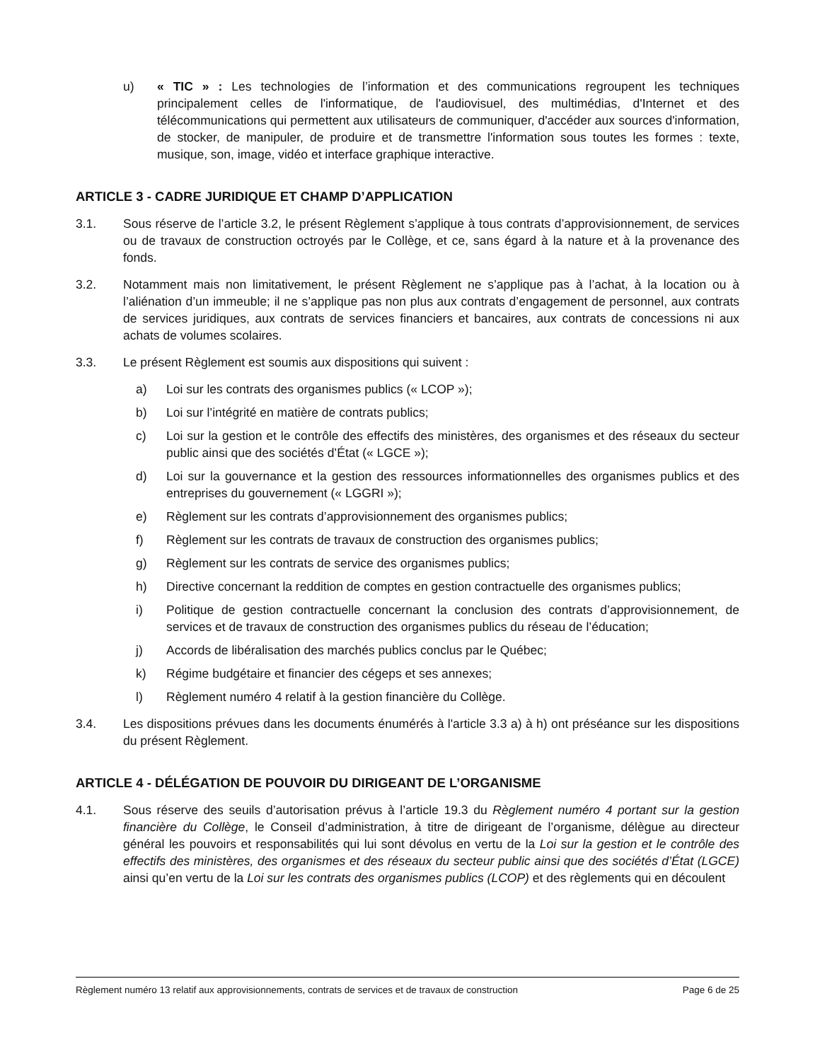u) « TIC » : Les technologies de l’information et des communications regroupent les techniques principalement celles de l'informatique, de l'audiovisuel, des multimédias, d'Internet et des télécommunications qui permettent aux utilisateurs de communiquer, d'accéder aux sources d'information, de stocker, de manipuler, de produire et de transmettre l'information sous toutes les formes : texte, musique, son, image, vidéo et interface graphique interactive.
ARTICLE 3 - CADRE JURIDIQUE ET CHAMP D’APPLICATION
3.1. Sous réserve de l’article 3.2, le présent Règlement s’applique à tous contrats d’approvisionnement, de services ou de travaux de construction octroyés par le Collège, et ce, sans égard à la nature et à la provenance des fonds.
3.2. Notamment mais non limitativement, le présent Règlement ne s’applique pas à l’achat, à la location ou à l’aliénation d’un immeuble; il ne s’applique pas non plus aux contrats d’engagement de personnel, aux contrats de services juridiques, aux contrats de services financiers et bancaires, aux contrats de concessions ni aux achats de volumes scolaires.
3.3. Le présent Règlement est soumis aux dispositions qui suivent :
a) Loi sur les contrats des organismes publics (« LCOP »);
b) Loi sur l’intégrité en matière de contrats publics;
c) Loi sur la gestion et le contrôle des effectifs des ministères, des organismes et des réseaux du secteur public ainsi que des sociétés d’État (« LGCE »);
d) Loi sur la gouvernance et la gestion des ressources informationnelles des organismes publics et des entreprises du gouvernement (« LGGRI »);
e) Règlement sur les contrats d’approvisionnement des organismes publics;
f) Règlement sur les contrats de travaux de construction des organismes publics;
g) Règlement sur les contrats de service des organismes publics;
h) Directive concernant la reddition de comptes en gestion contractuelle des organismes publics;
i) Politique de gestion contractuelle concernant la conclusion des contrats d’approvisionnement, de services et de travaux de construction des organismes publics du réseau de l’éducation;
j) Accords de libéralisation des marchés publics conclus par le Québec;
k) Régime budgétaire et financier des cégeps et ses annexes;
l) Règlement numéro 4 relatif à la gestion financière du Collège.
3.4. Les dispositions prévues dans les documents énumérés à l'article 3.3 a) à h) ont préséance sur les dispositions du présent Règlement.
ARTICLE 4 - DÉLÉGATION DE POUVOIR DU DIRIGEANT DE L’ORGANISME
4.1. Sous réserve des seuils d’autorisation prévus à l’article 19.3 du Règlement numéro 4 portant sur la gestion financière du Collège, le Conseil d’administration, à titre de dirigeant de l’organisme, délègue au directeur général les pouvoirs et responsabilités qui lui sont dévolus en vertu de la Loi sur la gestion et le contrôle des effectifs des ministères, des organismes et des réseaux du secteur public ainsi que des sociétés d’État (LGCE) ainsi qu’en vertu de la Loi sur les contrats des organismes publics (LCOP) et des règlements qui en découlent
Règlement numéro 13 relatif aux approvisionnements, contrats de services et de travaux de construction Page 6 de 25